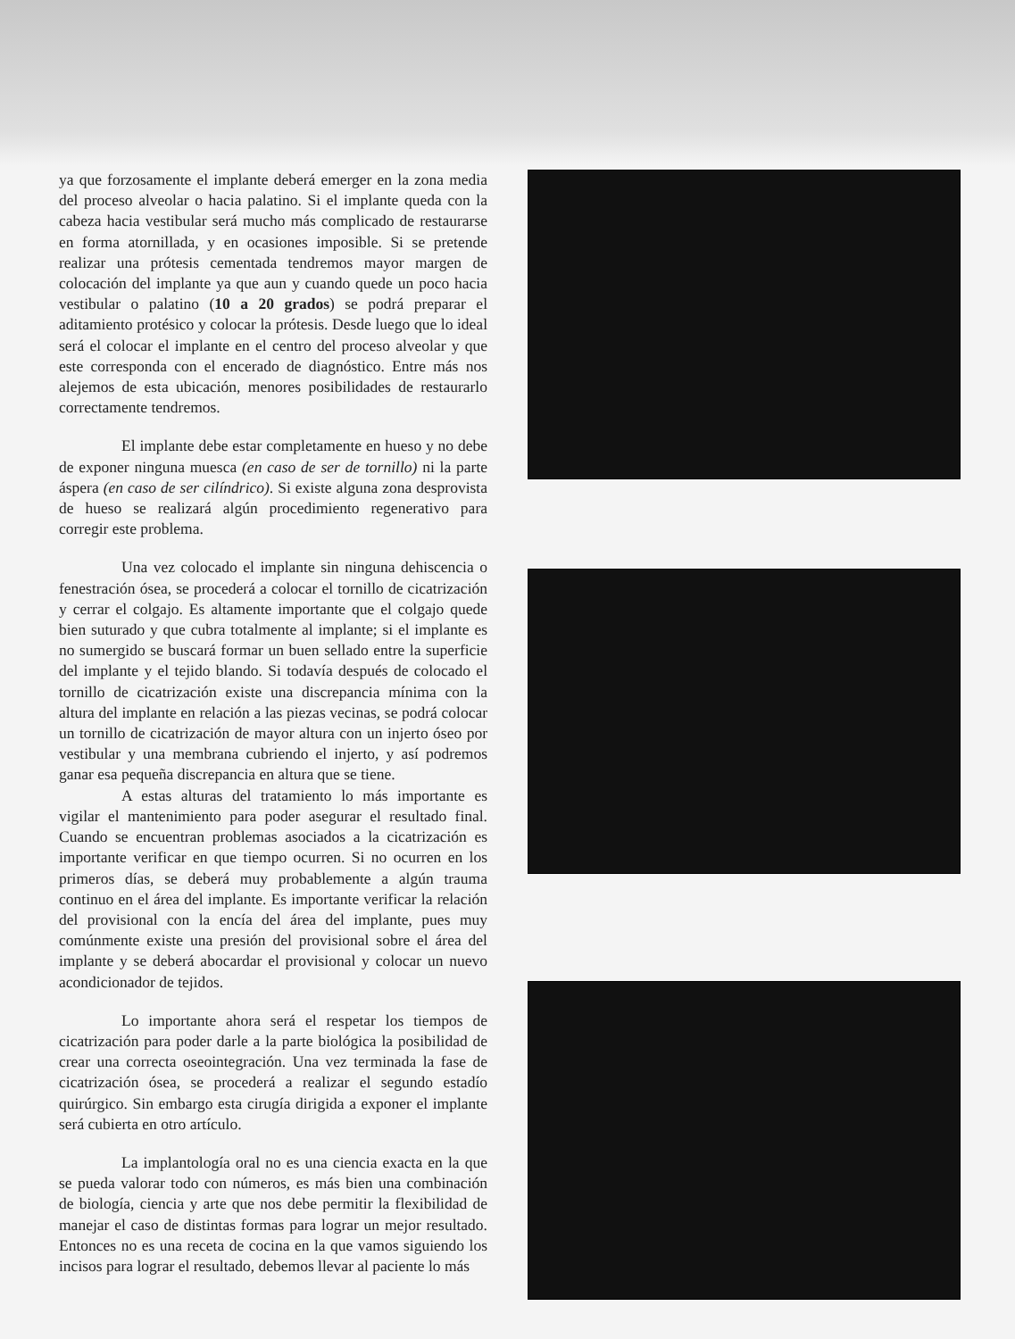ya que forzosamente el implante deberá emerger en la zona media del proceso alveolar o hacia palatino. Si el implante queda con la cabeza hacia vestibular será mucho más complicado de restaurarse en forma atornillada, y en ocasiones imposible. Si se pretende realizar una prótesis cementada tendremos mayor margen de colocación del implante ya que aun y cuando quede un poco hacia vestibular o palatino (10 a 20 grados) se podrá preparar el aditamiento protésico y colocar la prótesis. Desde luego que lo ideal será el colocar el implante en el centro del proceso alveolar y que este corresponda con el encerado de diagnóstico. Entre más nos alejemos de esta ubicación, menores posibilidades de restaurarlo correctamente tendremos.
El implante debe estar completamente en hueso y no debe de exponer ninguna muesca (en caso de ser de tornillo) ni la parte áspera (en caso de ser cilíndrico). Si existe alguna zona desprovista de hueso se realizará algún procedimiento regenerativo para corregir este problema.
Una vez colocado el implante sin ninguna dehiscencia o fenestración ósea, se procederá a colocar el tornillo de cicatrización y cerrar el colgajo. Es altamente importante que el colgajo quede bien suturado y que cubra totalmente al implante; si el implante es no sumergido se buscará formar un buen sellado entre la superficie del implante y el tejido blando. Si todavía después de colocado el tornillo de cicatrización existe una discrepancia mínima con la altura del implante en relación a las piezas vecinas, se podrá colocar un tornillo de cicatrización de mayor altura con un injerto óseo por vestibular y una membrana cubriendo el injerto, y así podremos ganar esa pequeña discrepancia en altura que se tiene.
A estas alturas del tratamiento lo más importante es vigilar el mantenimiento para poder asegurar el resultado final. Cuando se encuentran problemas asociados a la cicatrización es importante verificar en que tiempo ocurren. Si no ocurren en los primeros días, se deberá muy probablemente a algún trauma continuo en el área del implante. Es importante verificar la relación del provisional con la encía del área del implante, pues muy comúnmente existe una presión del provisional sobre el área del implante y se deberá abocardar el provisional y colocar un nuevo acondicionador de tejidos.
Lo importante ahora será el respetar los tiempos de cicatrización para poder darle a la parte biológica la posibilidad de crear una correcta oseointegración. Una vez terminada la fase de cicatrización ósea, se procederá a realizar el segundo estadío quirúrgico. Sin embargo esta cirugía dirigida a exponer el implante será cubierta en otro artículo.
La implantología oral no es una ciencia exacta en la que se pueda valorar todo con números, es más bien una combinación de biología, ciencia y arte que nos debe permitir la flexibilidad de manejar el caso de distintas formas para lograr un mejor resultado. Entonces no es una receta de cocina en la que vamos siguiendo los incisos para lograr el resultado, debemos llevar al paciente lo más